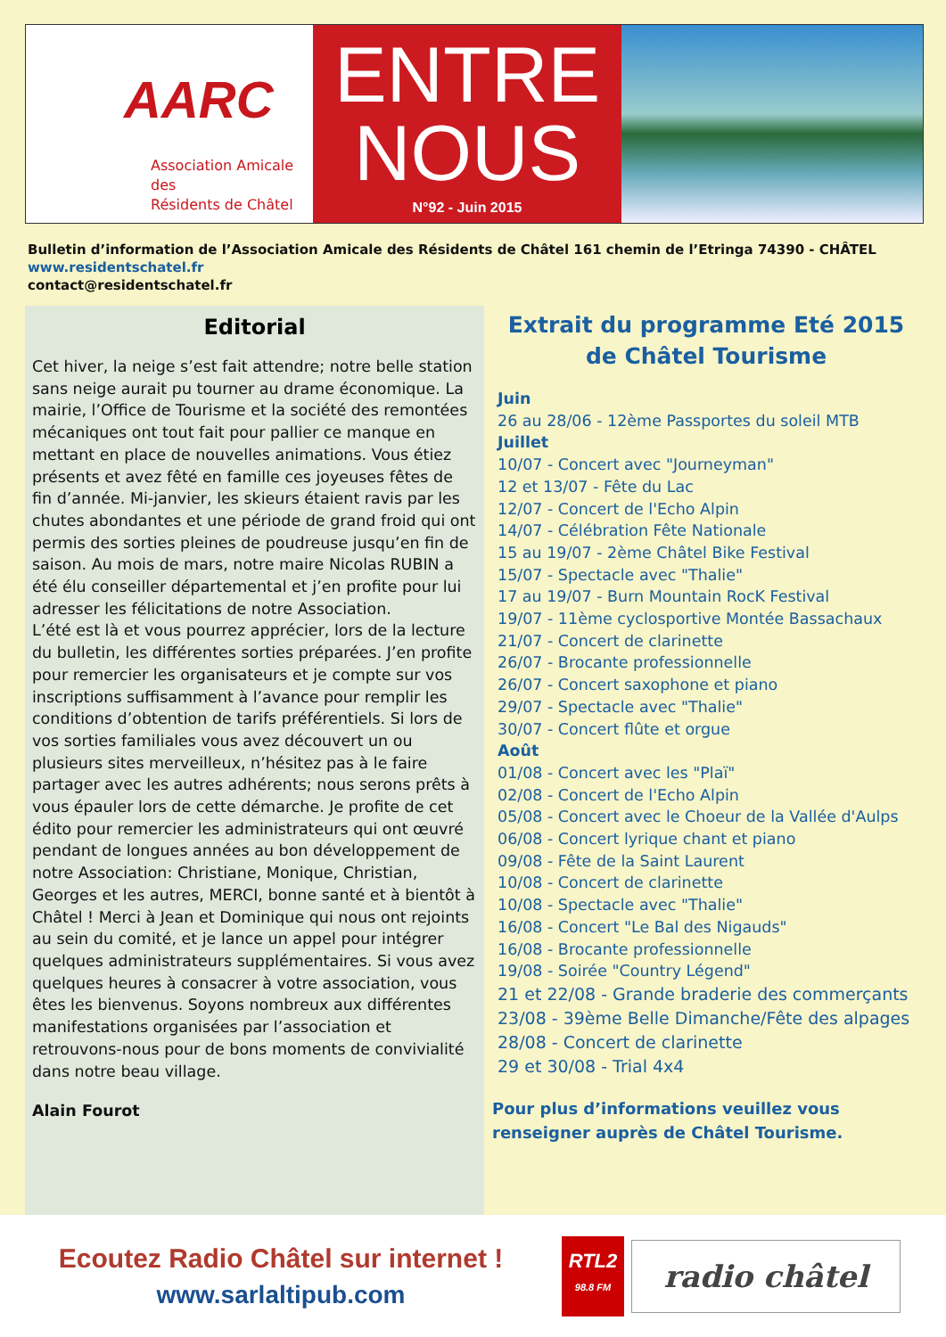AARC
Association Amicale des
Résidents de Châtel
ENTRE
NOUS
N°92 - Juin 2015
Bulletin d’information de l’Association Amicale des Résidents de Châtel 161 chemin de l’Etringa 74390 - CHÂTEL
www.residentschatel.fr
contact@residentschatel.fr
Editorial
Cet hiver, la neige s’est fait attendre; notre belle station sans neige aurait pu tourner au drame économique. La mairie, l’Office de Tourisme et la société des remontées mécaniques ont tout fait pour pallier ce manque en mettant en place de nouvelles animations. Vous étiez présents et avez fêté en famille ces joyeuses fêtes de fin d’année. Mi-janvier, les skieurs étaient ravis par les chutes abondantes et une période de grand froid qui ont permis des sorties pleines de poudreuse jusqu’en fin de saison. Au mois de mars, notre maire Nicolas RUBIN a été élu conseiller départemental et j’en profite pour lui adresser les félicitations de notre Association.
L’été est là et vous pourrez apprécier, lors de la lecture du bulletin, les différentes sorties préparées. J’en profite pour remercier les organisateurs et je compte sur vos inscriptions suffisamment à l’avance pour remplir les conditions d’obtention de tarifs préférentiels. Si lors de vos sorties familiales vous avez découvert un ou plusieurs sites merveilleux, n’hésitez pas à le faire partager avec les autres adhérents; nous serons prêts à vous épauler lors de cette démarche. Je profite de cet édito pour remercier les administrateurs qui ont œuvré pendant de longues années au bon développement de notre Association: Christiane, Monique, Christian, Georges et les autres, MERCI, bonne santé et à bientôt à Châtel ! Merci à Jean et Dominique qui nous ont rejoints au sein du comité, et je lance un appel pour intégrer quelques administrateurs supplémentaires. Si vous avez quelques heures à consacrer à votre association, vous êtes les bienvenus. Soyons nombreux aux différentes manifestations organisées par l’association et retrouvons-nous pour de bons moments de convivialité dans notre beau village.
Alain Fourot
Extrait du programme Eté 2015
de Châtel Tourisme
Juin
26 au 28/06 - 12ème Passportes du soleil MTB
Juillet
10/07 - Concert avec "Journeyman"
12 et 13/07 - Fête du Lac
12/07 - Concert de l'Echo Alpin
14/07 - Célébration Fête Nationale
15 au 19/07 - 2ème Châtel Bike Festival
15/07 - Spectacle avec "Thalie"
17 au 19/07 - Burn Mountain RocK Festival
19/07 - 11ème cyclosportive Montée Bassachaux
21/07 - Concert de clarinette
26/07 - Brocante professionnelle
26/07 - Concert saxophone et piano
29/07 - Spectacle avec "Thalie"
30/07 - Concert flûte et orgue
Août
01/08 - Concert avec les "Plaï"
02/08 - Concert de l'Echo Alpin
05/08 - Concert avec le Choeur de la Vallée d'Aulps
06/08 - Concert lyrique chant et piano
09/08 - Fête de la Saint Laurent
10/08 - Concert de clarinette
10/08 - Spectacle avec "Thalie"
16/08 - Concert "Le Bal des Nigauds"
16/08 - Brocante professionnelle
19/08 - Soirée "Country Légend"
21 et 22/08 - Grande braderie des commerçants
23/08 - 39ème Belle Dimanche/Fête des alpages
28/08 - Concert de clarinette
29 et 30/08 - Trial 4x4
Pour plus d’informations veuillez vous renseigner auprès de Châtel Tourisme.
Ecoutez Radio Châtel sur internet !
www.sarlaltipub.com
RTL2
98.8 FM
radio châtel